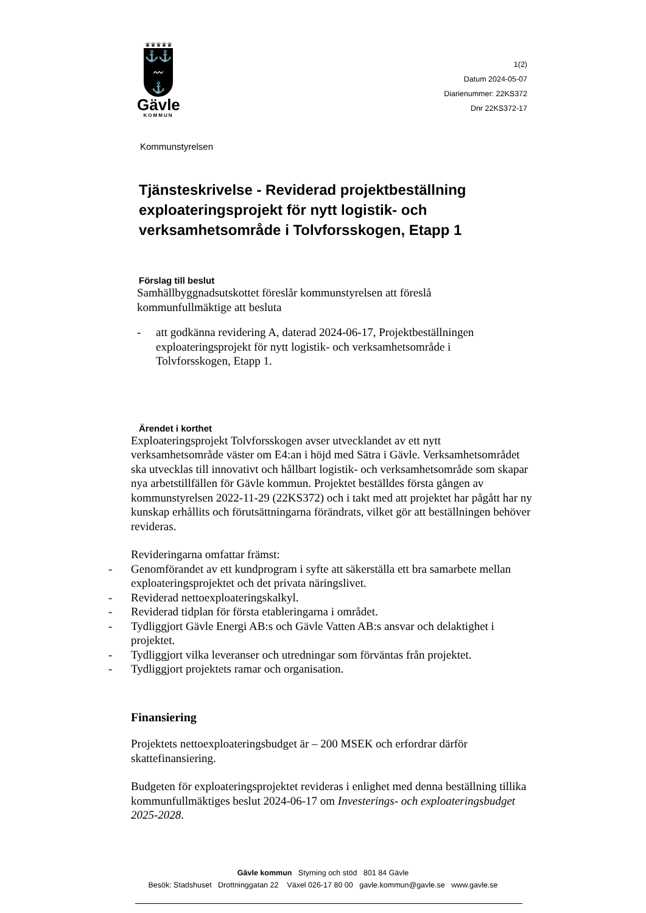♛♛♛♛♛
⚓⚓
〰
⚓
Gävle
KOMMUN
1(2)
Datum 2024-05-07
Diarienummer: 22KS372
Dnr 22KS372-17
Kommunstyrelsen
Tjänsteskrivelse - Reviderad projektbeställning exploateringsprojekt för nytt logistik- och verksamhetsområde i Tolvforsskogen, Etapp 1
Förslag till beslut
Samhällbyggnadsutskottet föreslår kommunstyrelsen att föreslå kommunfullmäktige att besluta
- att godkänna revidering A, daterad 2024-06-17, Projektbeställningen exploateringsprojekt för nytt logistik- och verksamhetsområde i Tolvforsskogen, Etapp 1.
Ärendet i korthet
Exploateringsprojekt Tolvforsskogen avser utvecklandet av ett nytt verksamhetsområde väster om E4:an i höjd med Sätra i Gävle. Verksamhetsområdet ska utvecklas till innovativt och hållbart logistik- och verksamhetsområde som skapar nya arbetstillfällen för Gävle kommun. Projektet beställdes första gången av kommunstyrelsen 2022-11-29 (22KS372) och i takt med att projektet har pågått har ny kunskap erhållits och förutsättningarna förändrats, vilket gör att beställningen behöver revideras.
Revideringarna omfattar främst:
- Genomförandet av ett kundprogram i syfte att säkerställa ett bra samarbete mellan exploateringsprojektet och det privata näringslivet.
- Reviderad nettoexploateringskalkyl.
- Reviderad tidplan för första etableringarna i området.
- Tydliggjort Gävle Energi AB:s och Gävle Vatten AB:s ansvar och delaktighet i projektet.
- Tydliggjort vilka leveranser och utredningar som förväntas från projektet.
- Tydliggjort projektets ramar och organisation.
Finansiering
Projektets nettoexploateringsbudget är – 200 MSEK och erfordrar därför skattefinansiering.
Budgeten för exploateringsprojektet revideras i enlighet med denna beställning tillika kommunfullmäktiges beslut 2024-06-17 om Investerings- och exploateringsbudget 2025-2028.
Gävle kommun Styrning och stöd 801 84 Gävle
Besök: Stadshuset Drottninggatan 22 Växel 026-17 80 00 gavle.kommun@gavle.se www.gavle.se